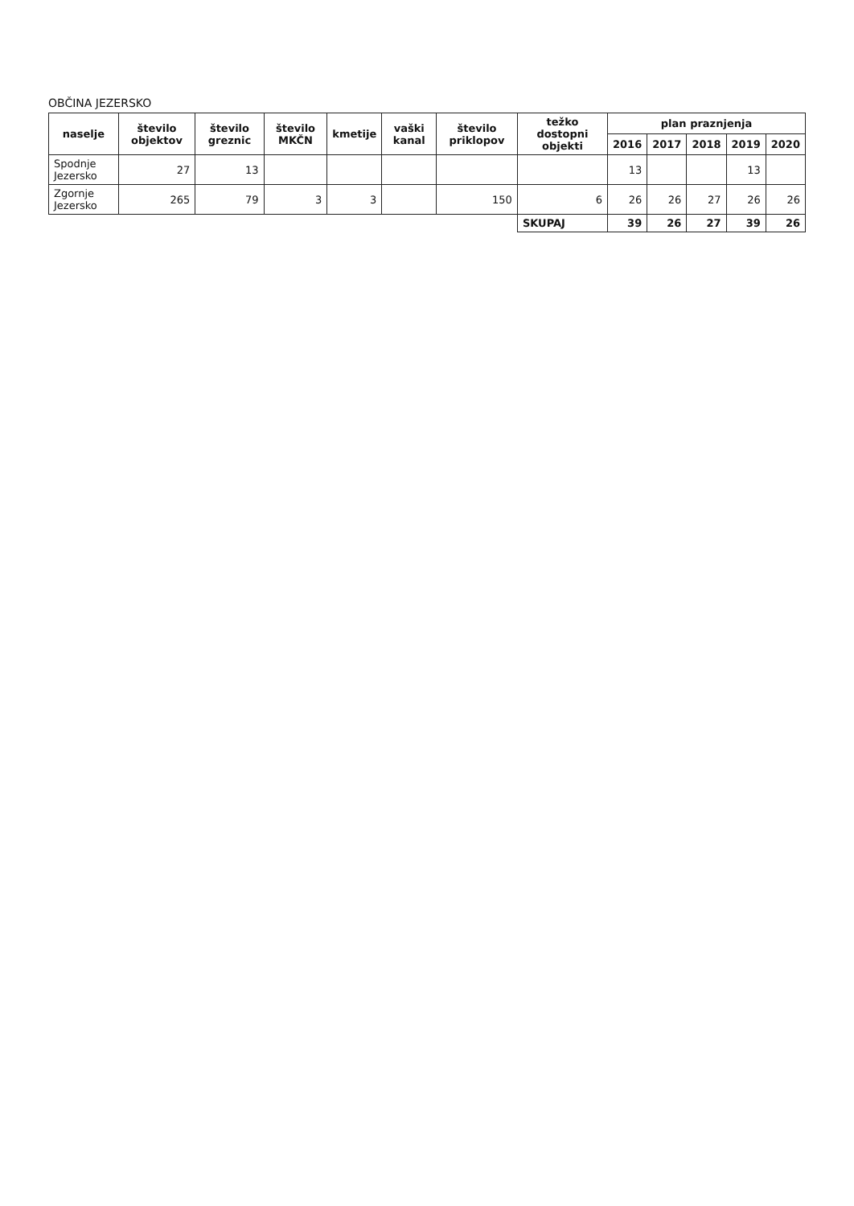OBČINA JEZERSKO
| naselje | število objektov | število greznic | število MKČN | kmetije | vaški kanal | število priklopov | težko dostopni objekti | plan praznjenja | | | | |
| --- | --- | --- | --- | --- | --- | --- | --- | --- | --- | --- | --- | --- |
| | | | | | | | | 2016 | 2017 | 2018 | 2019 | 2020 |
| Spodnje Jezersko | 27 | 13 | | | | | | 13 | | | 13 | |
| Zgornje Jezersko | 265 | 79 | 3 | 3 | | 150 | 6 | 26 | 26 | 27 | 26 | 26 |
| | | | | | | | SKUPAJ | 39 | 26 | 27 | 39 | 26 |